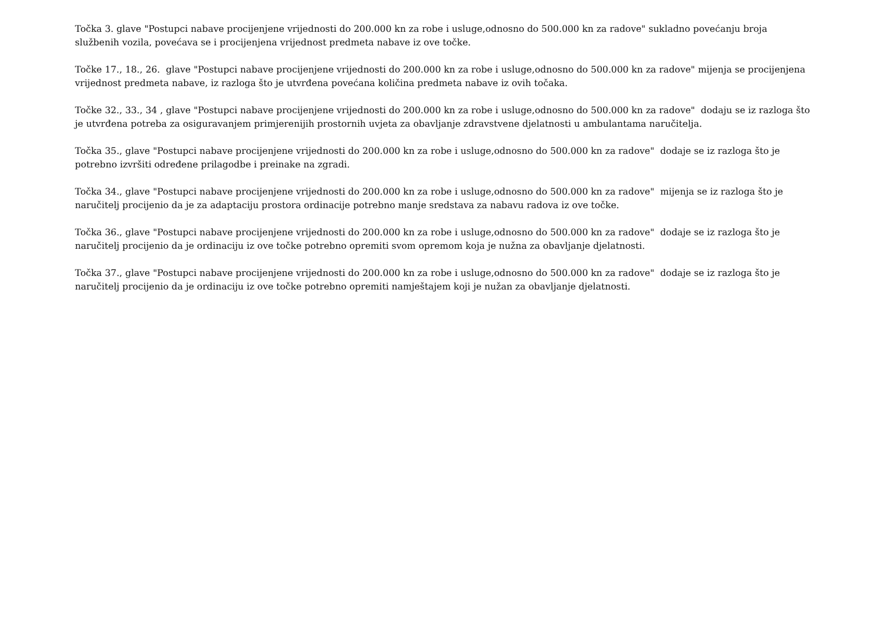Točka 3. glave "Postupci nabave procijenjene vrijednosti do 200.000 kn za robe i usluge,odnosno do 500.000 kn za radove" sukladno povećanju broja službenih vozila, povećava se i procijenjena vrijednost predmeta nabave iz ove točke.
Točke 17., 18., 26. glave "Postupci nabave procijenjene vrijednosti do 200.000 kn za robe i usluge,odnosno do 500.000 kn za radove" mijenja se procijenjena vrijednost predmeta nabave, iz razloga što je utvrđena povećana količina predmeta nabave iz ovih točaka.
Točke 32., 33., 34 , glave "Postupci nabave procijenjene vrijednosti do 200.000 kn za robe i usluge,odnosno do 500.000 kn za radove" dodaju se iz razloga što je utvrđena potreba za osiguravanjem primjerenijih prostornih uvjeta za obavljanje zdravstvene djelatnosti u ambulantama naručitelja.
Točka 35., glave "Postupci nabave procijenjene vrijednosti do 200.000 kn za robe i usluge,odnosno do 500.000 kn za radove" dodaje se iz razloga što je potrebno izvršiti određene prilagodbe i preinake na zgradi.
Točka 34., glave "Postupci nabave procijenjene vrijednosti do 200.000 kn za robe i usluge,odnosno do 500.000 kn za radove" mijenja se iz razloga što je naručitelj procijenio da je za adaptaciju prostora ordinacije potrebno manje sredstava za nabavu radova iz ove točke.
Točka 36., glave "Postupci nabave procijenjene vrijednosti do 200.000 kn za robe i usluge,odnosno do 500.000 kn za radove" dodaje se iz razloga što je naručitelj procijenio da je ordinaciju iz ove točke potrebno opremiti svom opremom koja je nužna za obavljanje djelatnosti.
Točka 37., glave "Postupci nabave procijenjene vrijednosti do 200.000 kn za robe i usluge,odnosno do 500.000 kn za radove" dodaje se iz razloga što je naručitelj procijenio da je ordinaciju iz ove točke potrebno opremiti namještajem koji je nužan za obavljanje djelatnosti.